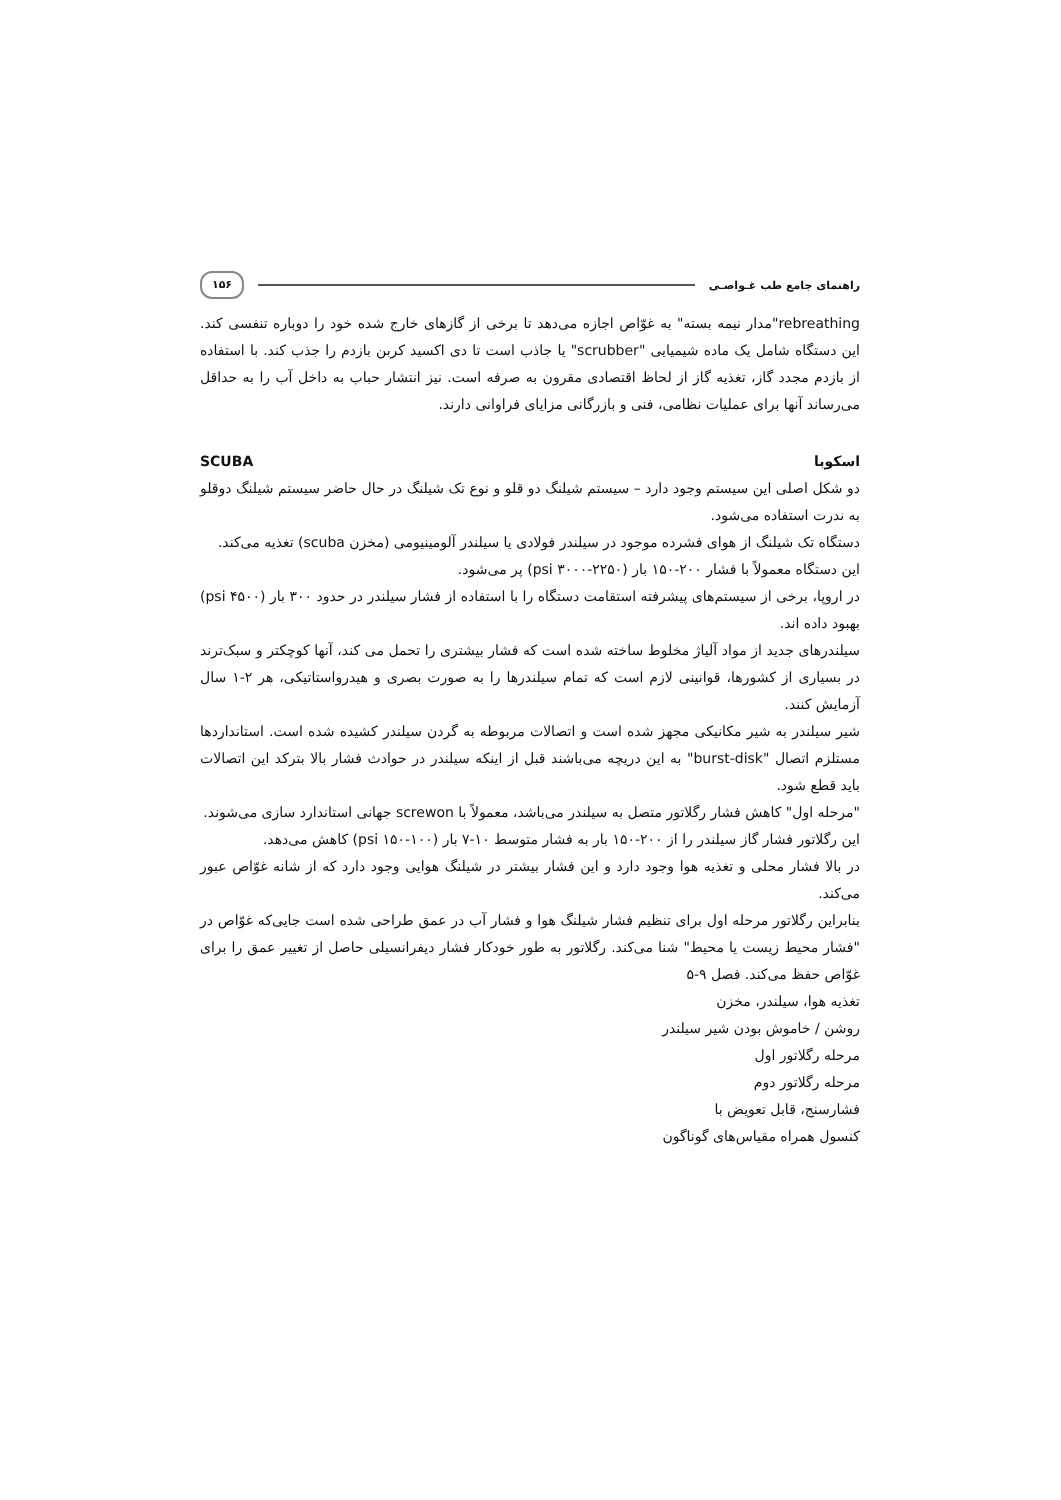راهنمای جامع طب غـواصـی ۱۵۶
rebreathing"مدار نیمه بسته" به غوّاص اجازه می‌دهد تا برخی از گازهای خارج شده خود را دوباره تنفسی کند. این دستگاه شامل یک ماده شیمیایی "scrubber" یا جاذب است تا دی اکسید کربن بازدم را جذب کند. با استفاده از بازدم مجدد گاز، تغذیه گاز از لحاظ اقتصادی مقرون به صرفه است. نیز انتشار حباب به داخل آب را به حداقل می‌رساند آنها برای عملیات نظامی، فنی و بازرگانی مزایای فراوانی دارند.
اسکوبا SCUBA
دو شکل اصلی این سیستم وجود دارد – سیستم شیلنگ دو قلو و نوع تک شیلنگ در حال حاضر سیستم شیلنگ دوقلو به ندرت استفاده می‌شود.
دستگاه تک شیلنگ از هوای فشرده موجود در سیلندر فولادی یا سیلندر آلومینیومی (مخزن scuba) تغذیه می‌کند.
این دستگاه معمولاً با فشار ۲۰۰-۱۵۰ بار (psi ۳۰۰۰-۲۲۵۰) پر می‌شود.
در اروپا، برخی از سیستم‌های پیشرفته استقامت دستگاه را با استفاده از فشار سیلندر در حدود ۳۰۰ بار (psi ۴۵۰۰) بهبود داده اند.
سیلندرهای جدید از مواد آلیاژ مخلوط ساخته شده است که فشار بیشتری را تحمل می کند، آنها کوچکتر و سبک‌ترند در بسیاری از کشورها، قوانینی لازم است که تمام سیلندرها را به صورت بصری و هیدرواستاتیکی، هر ۲-۱ سال آزمایش کنند.
شیر سیلندر به شیر مکانیکی مجهز شده است و اتصالات مربوطه به گردن سیلندر کشیده شده است. استانداردها مستلزم اتصال "burst-disk" به این دریچه می‌باشند قبل از اینکه سیلندر در حوادث فشار بالا بترکد این اتصالات باید قطع شود.
"مرحله اول" کاهش فشار رگلاتور متصل به سیلندر می‌باشد، معمولاً با screwon جهانی استاندارد سازی می‌شوند.
این رگلاتور فشار گاز سیلندر را از ۲۰۰-۱۵۰ بار به فشار متوسط ۱۰-۷ بار (psi ۱۵۰-۱۰۰) کاهش می‌دهد.
در بالا فشار محلی و تغذیه هوا وجود دارد و این فشار بیشتر در شیلنگ هوایی وجود دارد که از شانه غوّاص عبور می‌کند.
بنابراین رگلاتور مرحله اول برای تنظیم فشار شیلنگ هوا و فشار آب در عمق طراحی شده است جایی‌که غوّاص در "فشار محیط زیست یا محیط" شنا می‌کند. رگلاتور به طور خودکار فشار دیفرانسیلی حاصل از تغییر عمق را برای غوّاص حفظ می‌کند. فصل ۹-۵
تغذیه هوا، سیلندر، مخزن
روشن / خاموش بودن شیر سیلندر
مرحله رگلاتور اول
مرحله رگلاتور دوم
فشارسنج، قابل تعویض با
کنسول همراه مقیاس‌های گوناگون